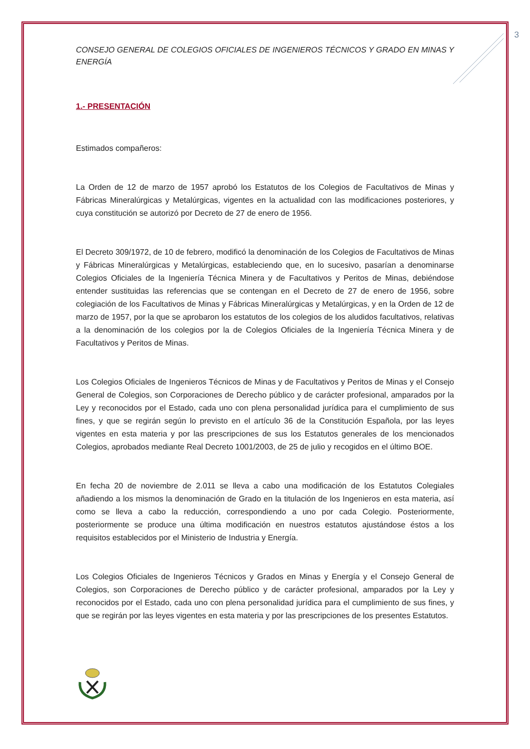3
CONSEJO GENERAL DE COLEGIOS OFICIALES DE INGENIEROS TÉCNICOS Y GRADO EN MINAS Y ENERGÍA
1.- PRESENTACIÓN
Estimados compañeros:
La Orden de 12 de marzo de 1957 aprobó los Estatutos de los Colegios de Facultativos de Minas y Fábricas Mineralúrgicas y Metalúrgicas, vigentes en la actualidad con las modificaciones posteriores, y cuya constitución se autorizó por Decreto de 27 de enero de 1956.
El Decreto 309/1972, de 10 de febrero, modificó la denominación de los Colegios de Facultativos de Minas y Fábricas Mineralúrgicas y Metalúrgicas, estableciendo que, en lo sucesivo, pasarían a denominarse Colegios Oficiales de la Ingeniería Técnica Minera y de Facultativos y Peritos de Minas, debiéndose entender sustituidas las referencias que se contengan en el Decreto de 27 de enero de 1956, sobre colegiación de los Facultativos de Minas y Fábricas Mineralúrgicas y Metalúrgicas, y en la Orden de 12 de marzo de 1957, por la que se aprobaron los estatutos de los colegios de los aludidos facultativos, relativas a la denominación de los colegios por la de Colegios Oficiales de la Ingeniería Técnica Minera y de Facultativos y Peritos de Minas.
Los Colegios Oficiales de Ingenieros Técnicos de Minas y de Facultativos y Peritos de Minas y el Consejo General de Colegios, son Corporaciones de Derecho público y de carácter profesional, amparados por la Ley y reconocidos por el Estado, cada uno con plena personalidad jurídica para el cumplimiento de sus fines, y que se regirán según lo previsto en el artículo 36 de la Constitución Española, por las leyes vigentes en esta materia y por las prescripciones de sus los Estatutos generales de los mencionados Colegios, aprobados mediante Real Decreto 1001/2003, de 25 de julio y recogidos en el último BOE.
En fecha 20 de noviembre de 2.011 se lleva a cabo una modificación de los Estatutos Colegiales añadiendo a los mismos la denominación de Grado en la titulación de los Ingenieros en esta materia, así como se lleva a cabo la reducción, correspondiendo a uno por cada Colegio. Posteriormente, posteriormente se produce una última modificación en nuestros estatutos ajustándose éstos a los requisitos establecidos por el Ministerio de Industria y Energía.
Los Colegios Oficiales de Ingenieros Técnicos y Grados en Minas y Energía y el Consejo General de Colegios, son Corporaciones de Derecho público y de carácter profesional, amparados por la Ley y reconocidos por el Estado, cada uno con plena personalidad jurídica para el cumplimiento de sus fines, y que se regirán por las leyes vigentes en esta materia y por las prescripciones de los presentes Estatutos.